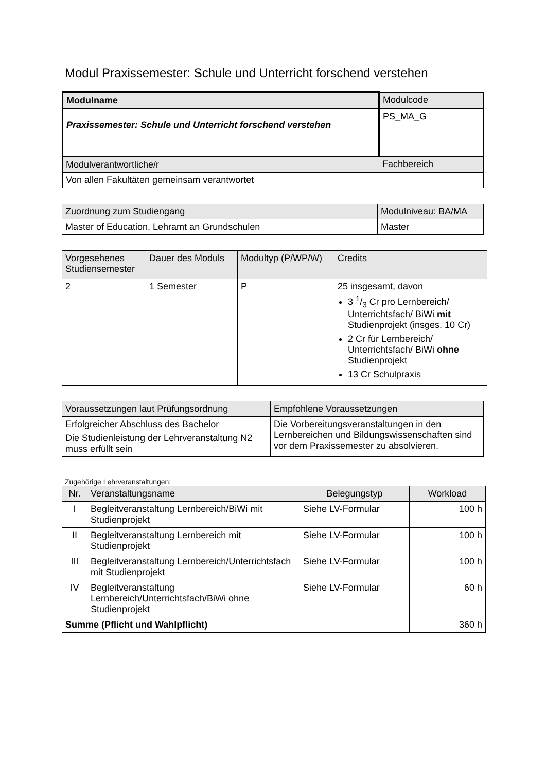Modul Praxissemester: Schule und Unterricht forschend verstehen
| Modulname | Modulcode |
| Praxissemester: Schule und Unterricht forschend verstehen | PS_MA_G |
| Modulverantwortliche/r | Fachbereich |
| Von allen Fakultäten gemeinsam verantwortet | |
| Zuordnung zum Studiengang | Modulniveau: BA/MA |
| Master of Education, Lehramt an Grundschulen | Master |
| Vorgesehenes Studiensemester | Dauer des Moduls | Modultyp (P/WP/W) | Credits |
| 2 | 1 Semester | P | 25 insgesamt, davon 3 1/3 Cr pro Lernbereich/ Unterrichtsfach/ BiWi mit Studienprojekt (insges. 10 Cr) 2 Cr für Lernbereich/ Unterrichtsfach/ BiWi ohne Studienprojekt 13 Cr Schulpraxis |
| Voraussetzungen laut Prüfungsordnung | Empfohlene Voraussetzungen |
| Erfolgreicher Abschluss des Bachelor Die Studienleistung der Lehrveranstaltung N2 muss erfüllt sein | Die Vorbereitungsveranstaltungen in den Lernbereichen und Bildungswissenschaften sind vor dem Praxissemester zu absolvieren. |
Zugehörige Lehrveranstaltungen:
| Nr. | Veranstaltungsname | Belegungstyp | Workload |
| --- | --- | --- | --- |
| I | Begleitveranstaltung Lernbereich/BiWi mit Studienprojekt | Siehe LV-Formular | 100 h |
| II | Begleitveranstaltung Lernbereich mit Studienprojekt | Siehe LV-Formular | 100 h |
| III | Begleitveranstaltung Lernbereich/Unterrichtsfach mit Studienprojekt | Siehe LV-Formular | 100 h |
| IV | Begleitveranstaltung Lernbereich/Unterrichtsfach/BiWi ohne Studienprojekt | Siehe LV-Formular | 60 h |
| Summe (Pflicht und Wahlpflicht) | | | 360 h |